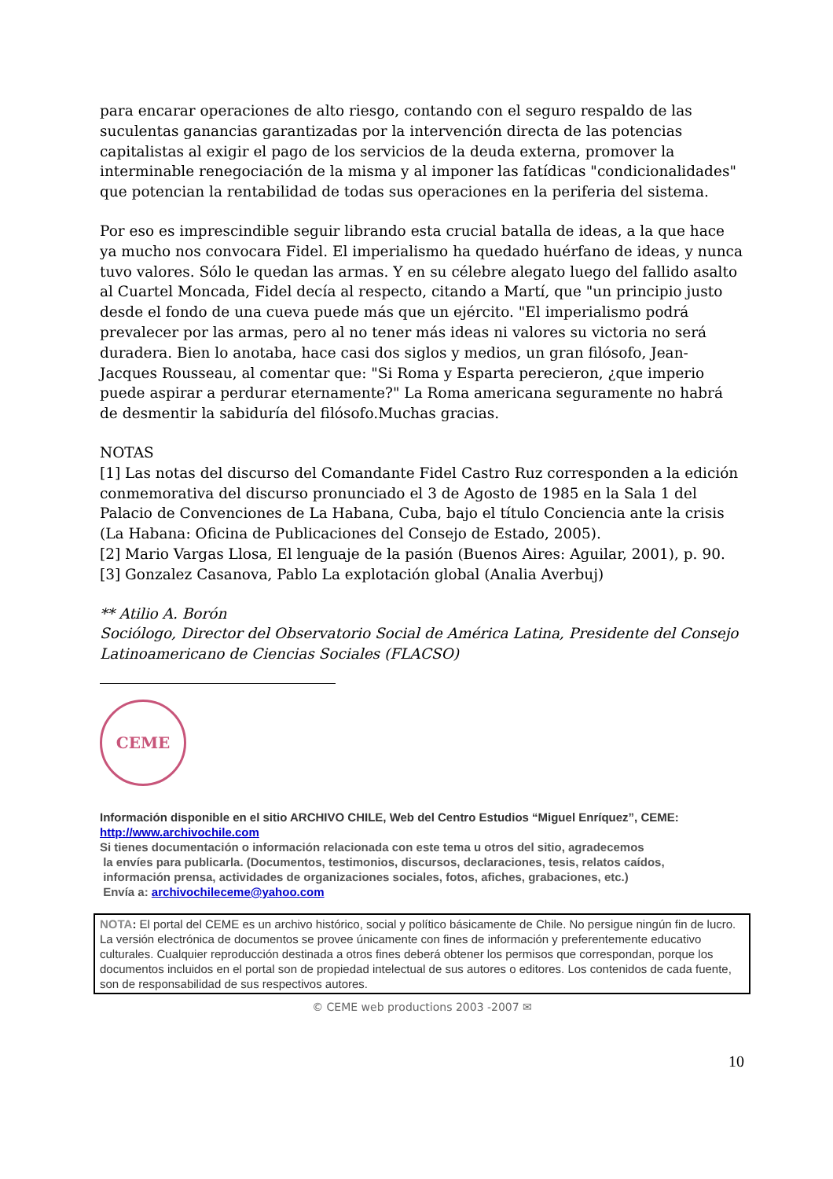para encarar operaciones de alto riesgo, contando con el seguro respaldo de las suculentas ganancias garantizadas por la intervención directa de las potencias capitalistas al exigir el pago de los servicios de la deuda externa, promover la interminable renegociación de la misma y al imponer las fatídicas "condicionalidades" que potencian la rentabilidad de todas sus operaciones en la periferia del sistema.
Por eso es imprescindible seguir librando esta crucial batalla de ideas, a la que hace ya mucho nos convocara Fidel. El imperialismo ha quedado huérfano de ideas, y nunca tuvo valores. Sólo le quedan las armas. Y en su célebre alegato luego del fallido asalto al Cuartel Moncada, Fidel decía al respecto, citando a Martí, que "un principio justo desde el fondo de una cueva puede más que un ejército. "El imperialismo podrá prevalecer por las armas, pero al no tener más ideas ni valores su victoria no será duradera. Bien lo anotaba, hace casi dos siglos y medios, un gran filósofo, Jean-Jacques Rousseau, al comentar que: "Si Roma y Esparta perecieron, ¿que imperio puede aspirar a perdurar eternamente?" La Roma americana seguramente no habrá de desmentir la sabiduría del filósofo.Muchas gracias.
NOTAS
[1] Las notas del discurso del Comandante Fidel Castro Ruz corresponden a la edición conmemorativa del discurso pronunciado el 3 de Agosto de 1985 en la Sala 1 del Palacio de Convenciones de La Habana, Cuba, bajo el título Conciencia ante la crisis (La Habana: Oficina de Publicaciones del Consejo de Estado, 2005).
[2] Mario Vargas Llosa, El lenguaje de la pasión (Buenos Aires: Aguilar, 2001), p. 90.
[3] Gonzalez Casanova, Pablo La explotación global (Analia Averbuj)
** Atilio A. Borón
Sociólogo, Director del Observatorio Social de América Latina, Presidente del Consejo Latinoamericano de Ciencias Sociales (FLACSO)
CEME
Información disponible en el sitio ARCHIVO CHILE, Web del Centro Estudios “Miguel Enríquez”, CEME:
http://www.archivochile.com
Si tienes documentación o información relacionada con este tema u otros del sitio, agradecemos
la envíes para publicarla. (Documentos, testimonios, discursos, declaraciones, tesis, relatos caídos,
información prensa, actividades de organizaciones sociales, fotos, afiches, grabaciones, etc.)
Envía a: archivochileceme@yahoo.com
NOTA: El portal del CEME es un archivo histórico, social y político básicamente de Chile. No persigue ningún fin de lucro. La versión electrónica de documentos se provee únicamente con fines de información y preferentemente educativo culturales. Cualquier reproducción destinada a otros fines deberá obtener los permisos que correspondan, porque los documentos incluidos en el portal son de propiedad intelectual de sus autores o editores. Los contenidos de cada fuente, son de responsabilidad de sus respectivos autores.
© CEME web productions 2003 -2007 ✉
10